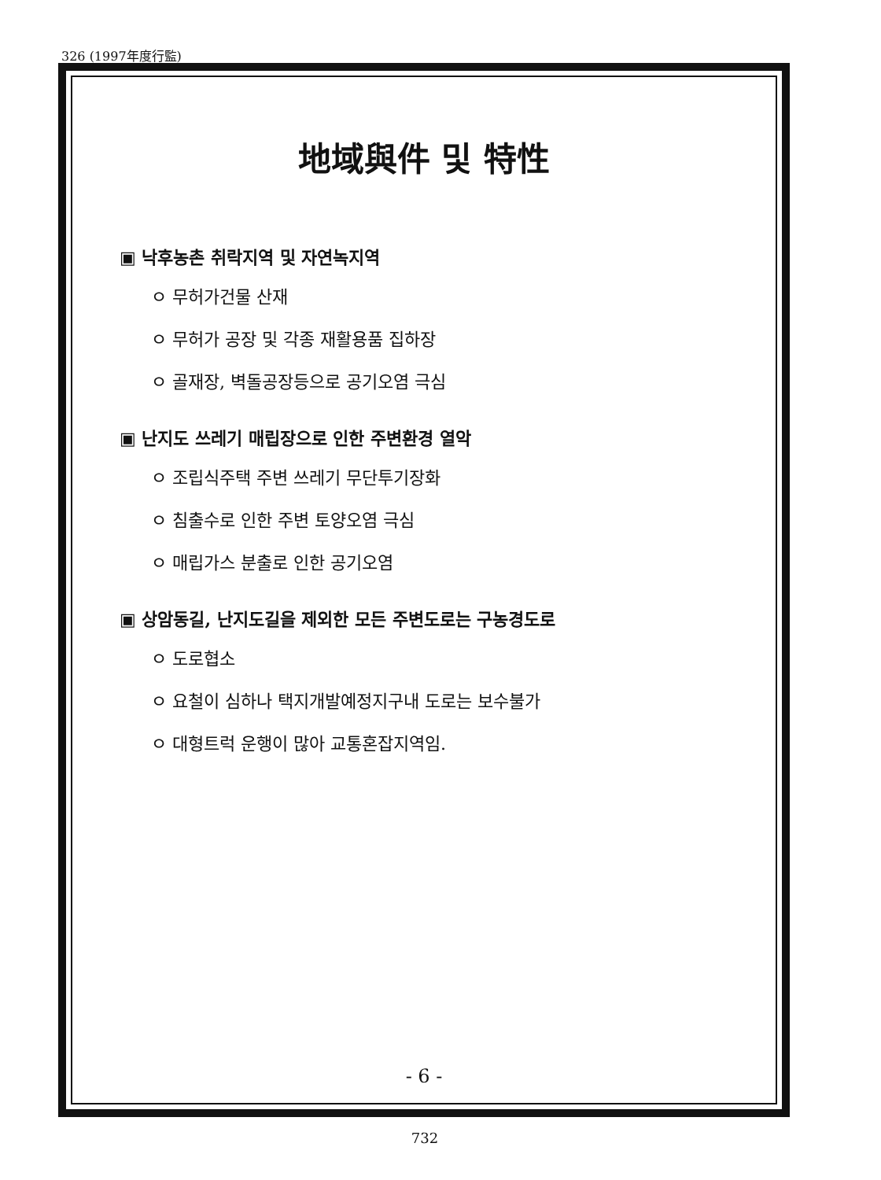326 (1997年度行監)
地域與件 및 特性
▣ 낙후농촌 취락지역 및 자연녹지역
ㅇ 무허가건물 산재
ㅇ 무허가 공장 및 각종 재활용품 집하장
ㅇ 골재장, 벽돌공장등으로 공기오염 극심
▣ 난지도 쓰레기 매립장으로 인한 주변환경 열악
ㅇ 조립식주택 주변 쓰레기 무단투기장화
ㅇ 침출수로 인한 주변 토양오염 극심
ㅇ 매립가스 분출로 인한 공기오염
▣ 상암동길, 난지도길을 제외한 모든 주변도로는 구농경도로
ㅇ 도로협소
ㅇ 요철이 심하나 택지개발예정지구내 도로는 보수불가
ㅇ 대형트럭 운행이 많아 교통혼잡지역임.
- 6 -
732